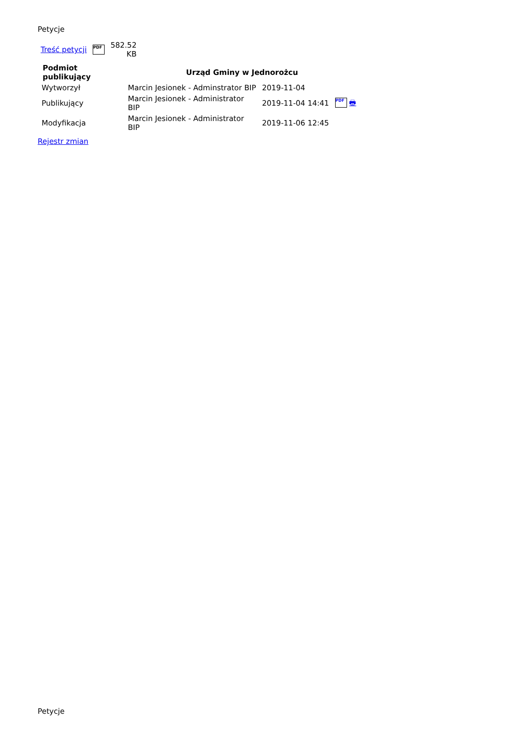Petycje
| Treść petycji | PDF | 582.52 KB |
| Podmiot publikujący | Urząd Gminy w Jednorożcu | | |
| --- | --- | --- | --- |
| Wytworzył | Marcin Jesionek - Adminstrator BIP | 2019-11-04 | |
| Publikujący | Marcin Jesionek - Administrator BIP | 2019-11-04 14:41 | PDF 🖶 |
| Modyfikacja | Marcin Jesionek - Administrator BIP | 2019-11-06 12:45 | |
Rejestr zmian
Petycje